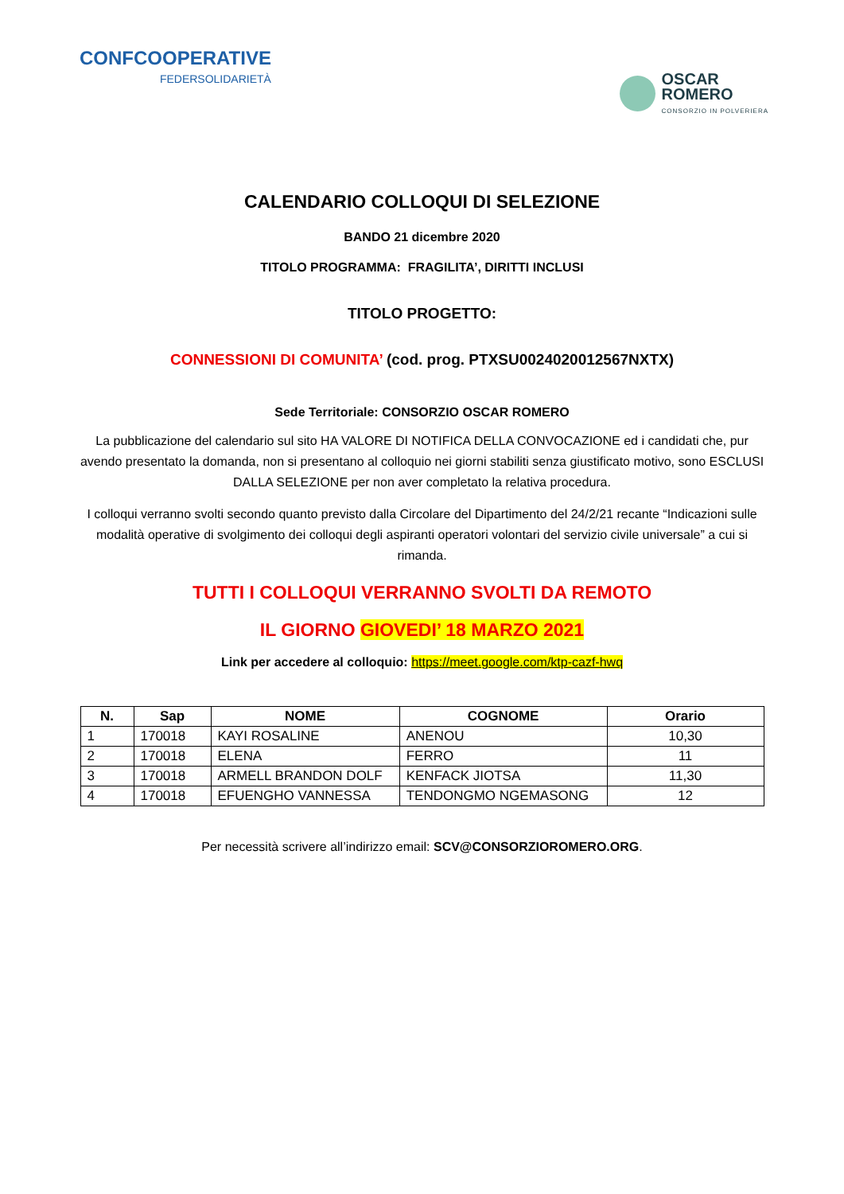CONFCOOPERATIVE
FEDERSOLIDARIETÀ
OSCAR
ROMERO
CONSORZIO IN POLVERIERA
CALENDARIO COLLOQUI DI SELEZIONE
BANDO 21 dicembre 2020
TITOLO PROGRAMMA: FRAGILITA’, DIRITTI INCLUSI
TITOLO PROGETTO:
CONNESSIONI DI COMUNITA’ (cod. prog. PTXSU0024020012567NXTX)
Sede Territoriale: CONSORZIO OSCAR ROMERO
La pubblicazione del calendario sul sito HA VALORE DI NOTIFICA DELLA CONVOCAZIONE ed i candidati che, pur avendo presentato la domanda, non si presentano al colloquio nei giorni stabiliti senza giustificato motivo, sono ESCLUSI DALLA SELEZIONE per non aver completato la relativa procedura.
I colloqui verranno svolti secondo quanto previsto dalla Circolare del Dipartimento del 24/2/21 recante “Indicazioni sulle modalità operative di svolgimento dei colloqui degli aspiranti operatori volontari del servizio civile universale” a cui si rimanda.
TUTTI I COLLOQUI VERRANNO SVOLTI DA REMOTO
IL GIORNO GIOVEDI’ 18 MARZO 2021
Link per accedere al colloquio: https://meet.google.com/ktp-cazf-hwq
| N. | Sap | NOME | COGNOME | Orario |
| --- | --- | --- | --- | --- |
| 1 | 170018 | KAYI ROSALINE | ANENOU | 10,30 |
| 2 | 170018 | ELENA | FERRO | 11 |
| 3 | 170018 | ARMELL BRANDON DOLF | KENFACK JIOTSA | 11,30 |
| 4 | 170018 | EFUENGHO VANNESSA | TENDONGMO NGEMASONG | 12 |
Per necessità scrivere all’indirizzo email: SCV@CONSORZIOROMERO.ORG.